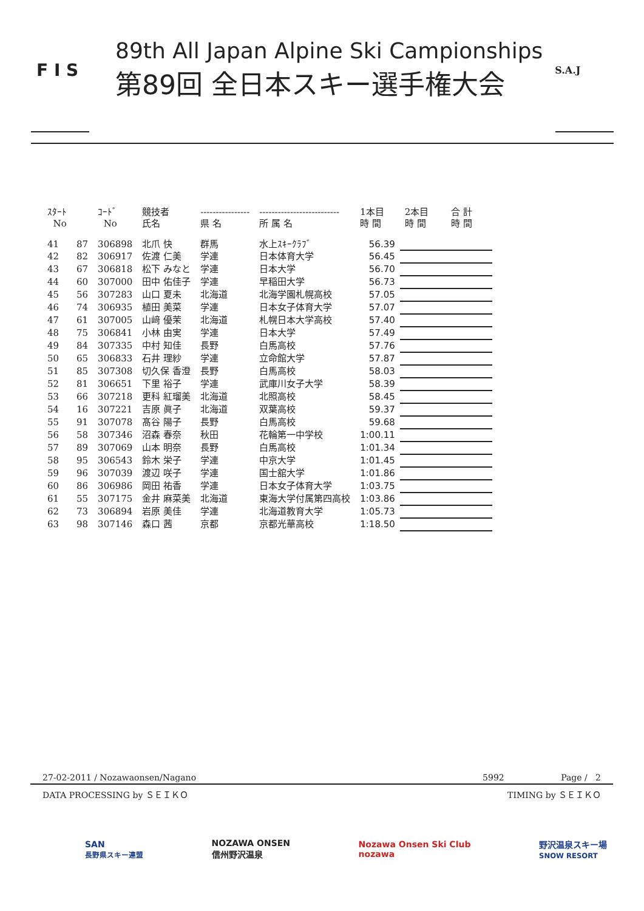F I S
89th All Japan Alpine Ski Campionships
第89回 全日本スキー選手権大会
S.A.J
| ｽﾀｰﾄ No | | ｺｰﾄﾞ No | 競技者 氏名 | ---------------- 県 名 | -------------------------- 所 属 名 | 1本目 時 間 | 2本目 時 間 | 合 計 時 間 |
| --- | --- | --- | --- | --- | --- | --- | --- | --- |
| 41 | 87 | 306898 | 北爪 快 | 群馬 | 水上ｽｷｰｸﾗﾌﾞ | 56.39 | | |
| 42 | 82 | 306917 | 佐渡 仁美 | 学連 | 日本体育大学 | 56.45 | | |
| 43 | 67 | 306818 | 松下 みなと | 学連 | 日本大学 | 56.70 | | |
| 44 | 60 | 307000 | 田中 佑佳子 | 学連 | 早稲田大学 | 56.73 | | |
| 45 | 56 | 307283 | 山口 夏未 | 北海道 | 北海学園札幌高校 | 57.05 | | |
| 46 | 74 | 306935 | 植田 美菜 | 学連 | 日本女子体育大学 | 57.07 | | |
| 47 | 61 | 307005 | 山﨑 優茉 | 北海道 | 札幌日本大学高校 | 57.40 | | |
| 48 | 75 | 306841 | 小林 由実 | 学連 | 日本大学 | 57.49 | | |
| 49 | 84 | 307335 | 中村 知佳 | 長野 | 白馬高校 | 57.76 | | |
| 50 | 65 | 306833 | 石井 理紗 | 学連 | 立命館大学 | 57.87 | | |
| 51 | 85 | 307308 | 切久保 香澄 | 長野 | 白馬高校 | 58.03 | | |
| 52 | 81 | 306651 | 下里 裕子 | 学連 | 武庫川女子大学 | 58.39 | | |
| 53 | 66 | 307218 | 更科 紅瑠美 | 北海道 | 北照高校 | 58.45 | | |
| 54 | 16 | 307221 | 吉原 眞子 | 北海道 | 双葉高校 | 59.37 | | |
| 55 | 91 | 307078 | 髙谷 陽子 | 長野 | 白馬高校 | 59.68 | | |
| 56 | 58 | 307346 | 沼森 春奈 | 秋田 | 花輪第一中学校 | 1:00.11 | | |
| 57 | 89 | 307069 | 山本 明奈 | 長野 | 白馬高校 | 1:01.34 | | |
| 58 | 95 | 306543 | 鈴木 栄子 | 学連 | 中京大学 | 1:01.45 | | |
| 59 | 96 | 307039 | 渡辺 咲子 | 学連 | 国士舘大学 | 1:01.86 | | |
| 60 | 86 | 306986 | 岡田 祐香 | 学連 | 日本女子体育大学 | 1:03.75 | | |
| 61 | 55 | 307175 | 金井 麻菜美 | 北海道 | 東海大学付属第四高校 | 1:03.86 | | |
| 62 | 73 | 306894 | 岩原 美佳 | 学連 | 北海道教育大学 | 1:05.73 | | |
| 63 | 98 | 307146 | 森口 茜 | 京都 | 京都光華高校 | 1:18.50 | | |
27-02-2011 / Nozawaonsen/Nagano 5992 Page / 2
DATA PROCESSING by ＳＥＩＫＯ TIMING by ＳＥＩＫＯ
SAN
長野県スキー連盟 NOZAWA ONSEN
信州野沢温泉 Nozawa Onsen Ski Club
nozawa 野沢温泉スキー場
SNOW RESORT